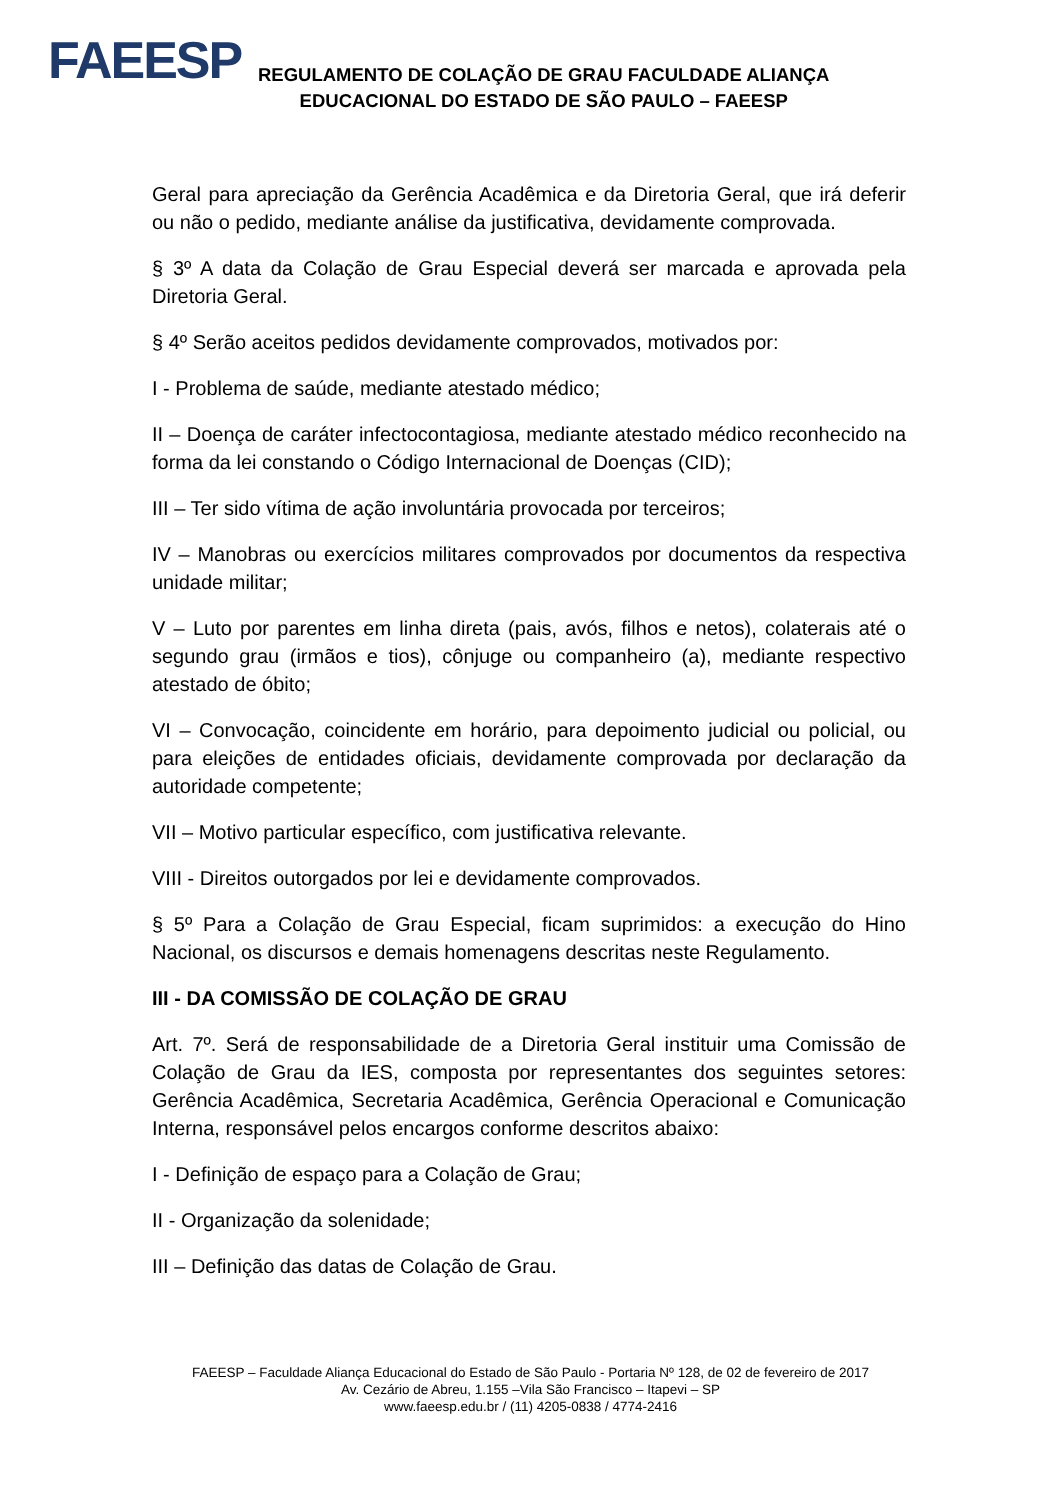FAEESP
REGULAMENTO DE COLAÇÃO DE GRAU FACULDADE ALIANÇA
EDUCACIONAL DO ESTADO DE SÃO PAULO – FAEESP
Geral para apreciação da Gerência Acadêmica e da Diretoria Geral, que irá deferir ou não o pedido, mediante análise da justificativa, devidamente comprovada.
§ 3º A data da Colação de Grau Especial deverá ser marcada e aprovada pela Diretoria Geral.
§ 4º Serão aceitos pedidos devidamente comprovados, motivados por:
I - Problema de saúde, mediante atestado médico;
II – Doença de caráter infectocontagiosa, mediante atestado médico reconhecido na forma da lei constando o Código Internacional de Doenças (CID);
III – Ter sido vítima de ação involuntária provocada por terceiros;
IV – Manobras ou exercícios militares comprovados por documentos da respectiva unidade militar;
V – Luto por parentes em linha direta (pais, avós, filhos e netos), colaterais até o segundo grau (irmãos e tios), cônjuge ou companheiro (a), mediante respectivo atestado de óbito;
VI – Convocação, coincidente em horário, para depoimento judicial ou policial, ou para eleições de entidades oficiais, devidamente comprovada por declaração da autoridade competente;
VII – Motivo particular específico, com justificativa relevante.
VIII - Direitos outorgados por lei e devidamente comprovados.
§ 5º Para a Colação de Grau Especial, ficam suprimidos: a execução do Hino Nacional, os discursos e demais homenagens descritas neste Regulamento.
III - DA COMISSÃO DE COLAÇÃO DE GRAU
Art. 7º. Será de responsabilidade de a Diretoria Geral instituir uma Comissão de Colação de Grau da IES, composta por representantes dos seguintes setores: Gerência Acadêmica, Secretaria Acadêmica, Gerência Operacional e Comunicação Interna, responsável pelos encargos conforme descritos abaixo:
I - Definição de espaço para a Colação de Grau;
II - Organização da solenidade;
III – Definição das datas de Colação de Grau.
FAEESP – Faculdade Aliança Educacional do Estado de São Paulo - Portaria Nº 128, de 02 de fevereiro de 2017
Av. Cezário de Abreu, 1.155 –Vila São Francisco – Itapevi – SP
www.faeesp.edu.br / (11) 4205-0838 / 4774-2416